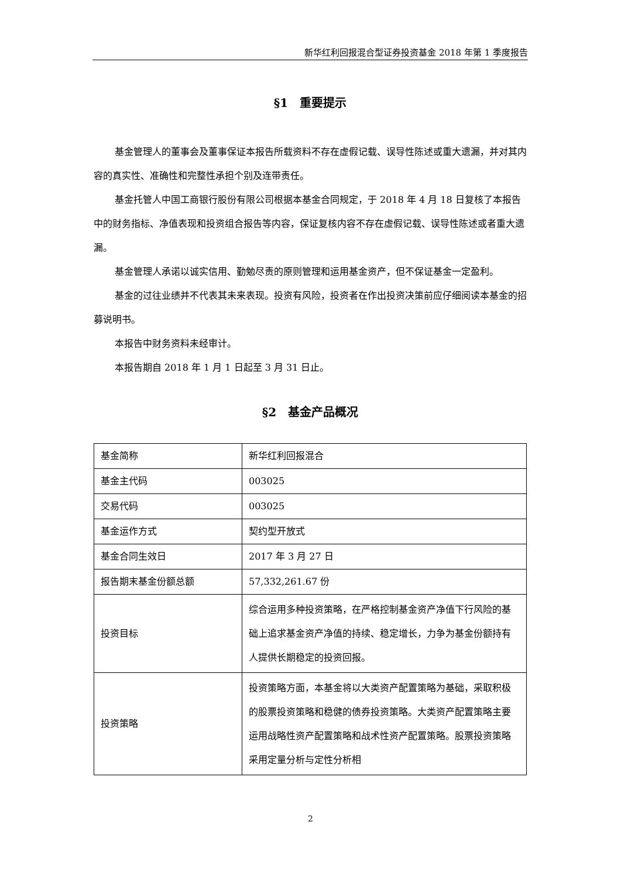新华红利回报混合型证券投资基金 2018 年第 1 季度报告
§1　重要提示
基金管理人的董事会及董事保证本报告所载资料不存在虚假记载、误导性陈述或重大遗漏，并对其内容的真实性、准确性和完整性承担个别及连带责任。
基金托管人中国工商银行股份有限公司根据本基金合同规定，于 2018 年 4 月 18 日复核了本报告中的财务指标、净值表现和投资组合报告等内容，保证复核内容不存在虚假记载、误导性陈述或者重大遗漏。
基金管理人承诺以诚实信用、勤勉尽责的原则管理和运用基金资产，但不保证基金一定盈利。
基金的过往业绩并不代表其未来表现。投资有风险，投资者在作出投资决策前应仔细阅读本基金的招募说明书。
本报告中财务资料未经审计。
本报告期自 2018 年 1 月 1 日起至 3 月 31 日止。
§2　基金产品概况
| 基金简称 | 新华红利回报混合 |
| 基金主代码 | 003025 |
| 交易代码 | 003025 |
| 基金运作方式 | 契约型开放式 |
| 基金合同生效日 | 2017 年 3 月 27 日 |
| 报告期末基金份额总额 | 57,332,261.67 份 |
| 投资目标 | 综合运用多种投资策略，在严格控制基金资产净值下行风险的基础上追求基金资产净值的持续、稳定增长，力争为基金份额持有人提供长期稳定的投资回报。 |
| 投资策略 | 投资策略方面，本基金将以大类资产配置策略为基础，采取积极的股票投资策略和稳健的债券投资策略。大类资产配置策略主要运用战略性资产配置策略和战术性资产配置策略。股票投资策略采用定量分析与定性分析相 |
2